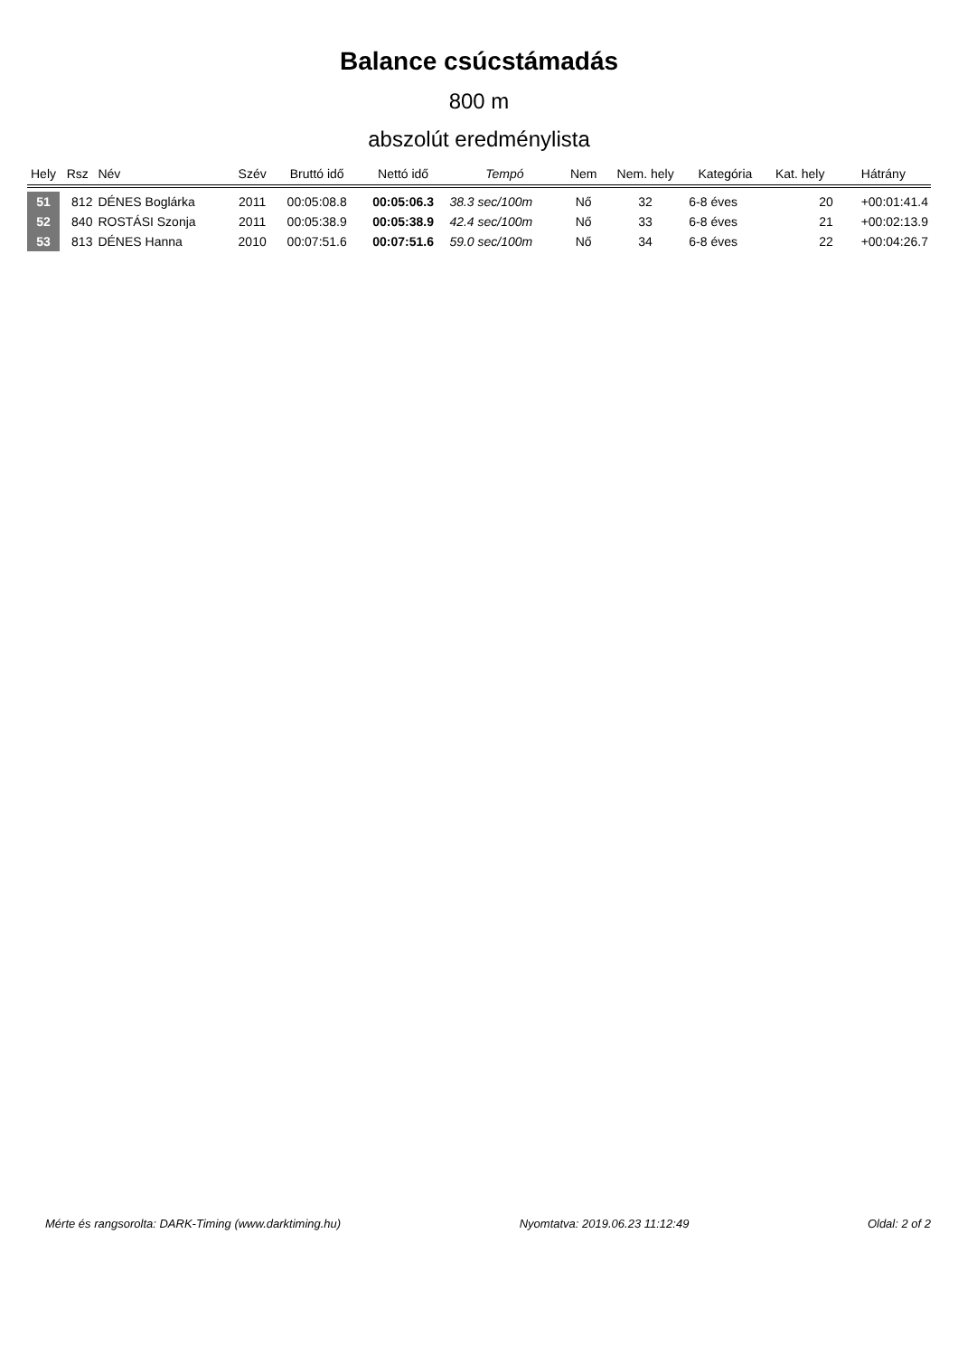Balance csúcstámadás
800 m
abszolút eredménylista
| Hely | Rsz | Név | Szév | Bruttó idő | Nettó idő | Tempó | Nem | Nem. hely | Kategória | Kat. hely | Hátrány |
| --- | --- | --- | --- | --- | --- | --- | --- | --- | --- | --- | --- |
| 51 | 812 | DÉNES Boglárka | 2011 | 00:05:08.8 | 00:05:06.3 | 38.3 sec/100m | Nő | 32 | 6-8 éves | 20 | +00:01:41.4 |
| 52 | 840 | ROSTÁSI Szonja | 2011 | 00:05:38.9 | 00:05:38.9 | 42.4 sec/100m | Nő | 33 | 6-8 éves | 21 | +00:02:13.9 |
| 53 | 813 | DÉNES Hanna | 2010 | 00:07:51.6 | 00:07:51.6 | 59.0 sec/100m | Nő | 34 | 6-8 éves | 22 | +00:04:26.7 |
Mérte és rangsorolta: DARK-Timing (www.darktiming.hu) Nyomtatva: 2019.06.23 11:12:49 Oldal: 2 of 2